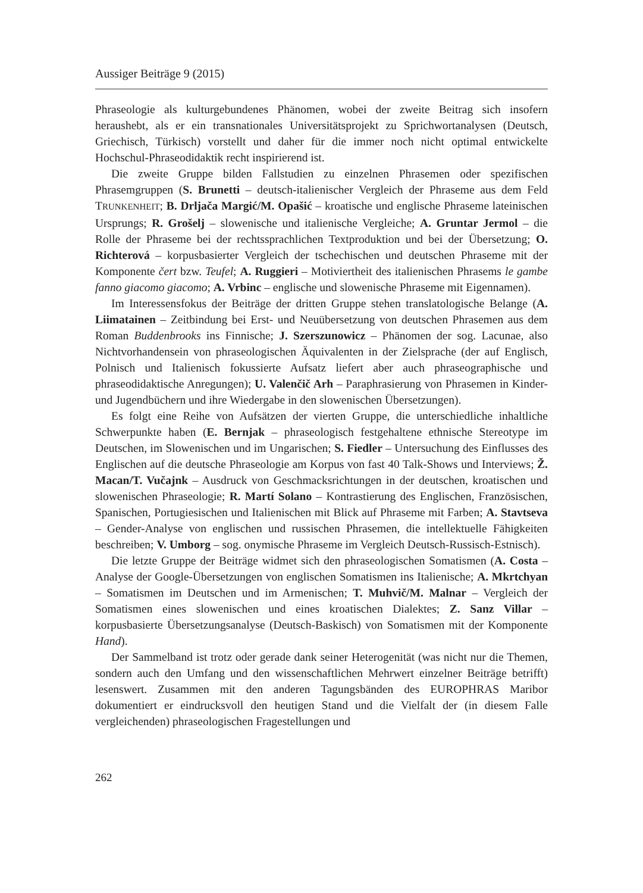Aussiger Beiträge 9 (2015)
Phraseologie als kulturgebundenes Phänomen, wobei der zweite Beitrag sich insofern heraushebt, als er ein transnationales Universitätsprojekt zu Sprichwortanalysen (Deutsch, Griechisch, Türkisch) vorstellt und daher für die immer noch nicht optimal entwickelte Hochschul-Phraseodidaktik recht inspirierend ist.
Die zweite Gruppe bilden Fallstudien zu einzelnen Phrasemen oder spezifischen Phrasemgruppen (S. Brunetti – deutsch-italienischer Vergleich der Phraseme aus dem Feld TRUNKENHEIT; B. Drljača Margić/M. Opašić – kroatische und englische Phraseme lateinischen Ursprungs; R. Grošelj – slowenische und italienische Vergleiche; A. Gruntar Jermol – die Rolle der Phraseme bei der rechtssprachlichen Textproduktion und bei der Übersetzung; O. Richterová – korpusbasierter Vergleich der tschechischen und deutschen Phraseme mit der Komponente čert bzw. Teufel; A. Ruggieri – Motiviertheit des italienischen Phrasems le gambe fanno giacomo giacomo; A. Vrbinc – englische und slowenische Phraseme mit Eigennamen).
Im Interessensfokus der Beiträge der dritten Gruppe stehen translatologische Belange (A. Liimatainen – Zeitbindung bei Erst- und Neuübersetzung von deutschen Phrasemen aus dem Roman Buddenbrooks ins Finnische; J. Szerszunowicz – Phänomen der sog. Lacunae, also Nichtvorhandensein von phraseologischen Äquivalenten in der Zielsprache (der auf Englisch, Polnisch und Italienisch fokussierte Aufsatz liefert aber auch phraseographische und phraseodidaktische Anregungen); U. Valenčič Arh – Paraphrasierung von Phrasemen in Kinder- und Jugendbüchern und ihre Wiedergabe in den slowenischen Übersetzungen).
Es folgt eine Reihe von Aufsätzen der vierten Gruppe, die unterschiedliche inhaltliche Schwerpunkte haben (E. Bernjak – phraseologisch festgehaltene ethnische Stereotype im Deutschen, im Slowenischen und im Ungarischen; S. Fiedler – Untersuchung des Einflusses des Englischen auf die deutsche Phraseologie am Korpus von fast 40 Talk-Shows und Interviews; Ž. Macan/T. Vučajnk – Ausdruck von Geschmacksrichtungen in der deutschen, kroatischen und slowenischen Phraseologie; R. Martí Solano – Kontrastierung des Englischen, Französischen, Spanischen, Portugiesischen und Italienischen mit Blick auf Phraseme mit Farben; A. Stavtseva – Gender-Analyse von englischen und russischen Phrasemen, die intellektuelle Fähigkeiten beschreiben; V. Umborg – sog. onymische Phraseme im Vergleich Deutsch-Russisch-Estnisch).
Die letzte Gruppe der Beiträge widmet sich den phraseologischen Somatismen (A. Costa – Analyse der Google-Übersetzungen von englischen Somatismen ins Italienische; A. Mkrtchyan – Somatismen im Deutschen und im Armenischen; T. Muhvič/M. Malnar – Vergleich der Somatismen eines slowenischen und eines kroatischen Dialektes; Z. Sanz Villar – korpusbasierte Übersetzungsanalyse (Deutsch-Baskisch) von Somatismen mit der Komponente Hand).
Der Sammelband ist trotz oder gerade dank seiner Heterogenität (was nicht nur die Themen, sondern auch den Umfang und den wissenschaftlichen Mehrwert einzelner Beiträge betrifft) lesenswert. Zusammen mit den anderen Tagungsbänden des EUROPHRAS Maribor dokumentiert er eindrucksvoll den heutigen Stand und die Vielfalt der (in diesem Falle vergleichenden) phraseologischen Fragestellungen und
262